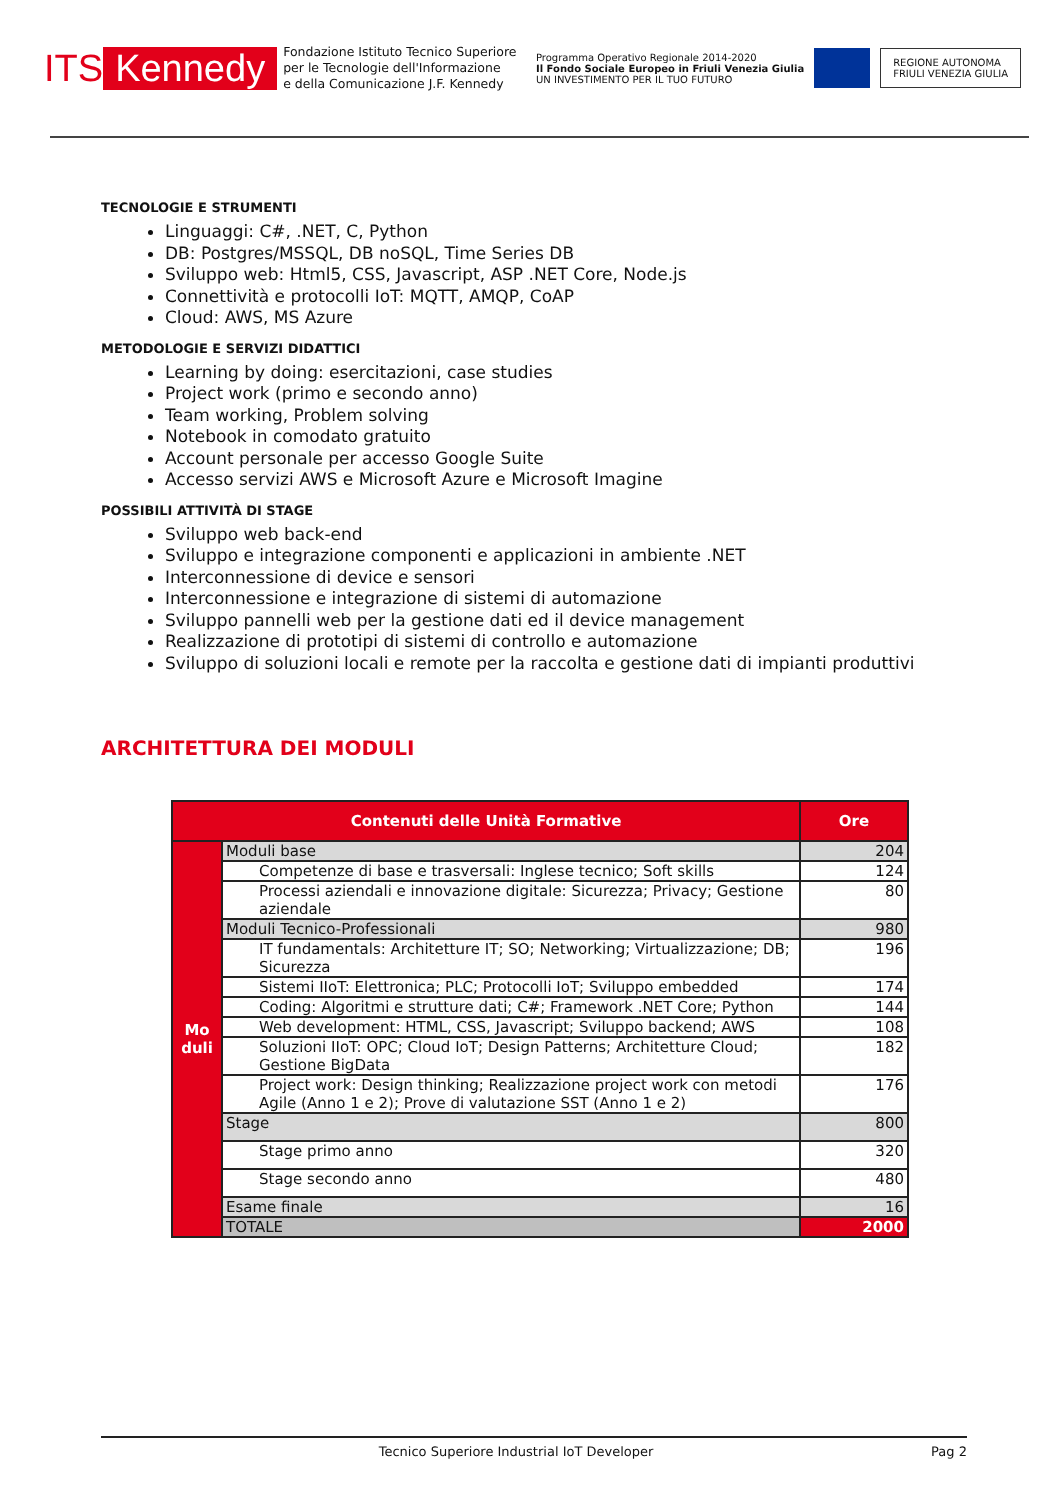ITS Kennedy
Fondazione Istituto Tecnico Superiore
per le Tecnologie dell'Informazione
e della Comunicazione J.F. Kennedy
Programma Operativo Regionale 2014-2020
Il Fondo Sociale Europeo in Friuli Venezia Giulia
UN INVESTIMENTO PER IL TUO FUTURO
REGIONE AUTONOMA
FRIULI VENEZIA GIULIA
TECNOLOGIE E STRUMENTI
Linguaggi: C#, .NET, C, Python
DB: Postgres/MSSQL, DB noSQL, Time Series DB
Sviluppo web: Html5, CSS, Javascript, ASP .NET Core, Node.js
Connettività e protocolli IoT: MQTT, AMQP, CoAP
Cloud: AWS, MS Azure
METODOLOGIE E SERVIZI DIDATTICI
Learning by doing: esercitazioni, case studies
Project work (primo e secondo anno)
Team working, Problem solving
Notebook in comodato gratuito
Account personale per accesso Google Suite
Accesso servizi AWS e Microsoft Azure e Microsoft Imagine
POSSIBILI ATTIVITÀ DI STAGE
Sviluppo web back-end
Sviluppo e integrazione componenti e applicazioni in ambiente .NET
Interconnessione di device e sensori
Interconnessione e integrazione di sistemi di automazione
Sviluppo pannelli web per la gestione dati ed il device management
Realizzazione di prototipi di sistemi di controllo e automazione
Sviluppo di soluzioni locali e remote per la raccolta e gestione dati di impianti produttivi
ARCHITETTURA DEI MODULI
| Contenuti delle Unità Formative | | Ore |
| --- | --- | --- |
| Mo duli | Moduli base | 204 |
| | Competenze di base e trasversali: Inglese tecnico; Soft skills | 124 |
| | Processi aziendali e innovazione digitale: Sicurezza; Privacy; Gestione aziendale | 80 |
| | Moduli Tecnico-Professionali | 980 |
| | IT fundamentals: Architetture IT; SO; Networking; Virtualizzazione; DB; Sicurezza | 196 |
| | Sistemi IIoT: Elettronica; PLC; Protocolli IoT; Sviluppo embedded | 174 |
| | Coding: Algoritmi e strutture dati; C#; Framework .NET Core; Python | 144 |
| | Web development: HTML, CSS, Javascript; Sviluppo backend; AWS | 108 |
| | Soluzioni IIoT: OPC; Cloud IoT; Design Patterns; Architetture Cloud; Gestione BigData | 182 |
| | Project work: Design thinking; Realizzazione project work con metodi Agile (Anno 1 e 2); Prove di valutazione SST (Anno 1 e 2) | 176 |
| | Stage | 800 |
| | Stage primo anno | 320 |
| | Stage secondo anno | 480 |
| | Esame finale | 16 |
| | TOTALE | 2000 |
Tecnico Superiore Industrial IoT Developer Pag 2